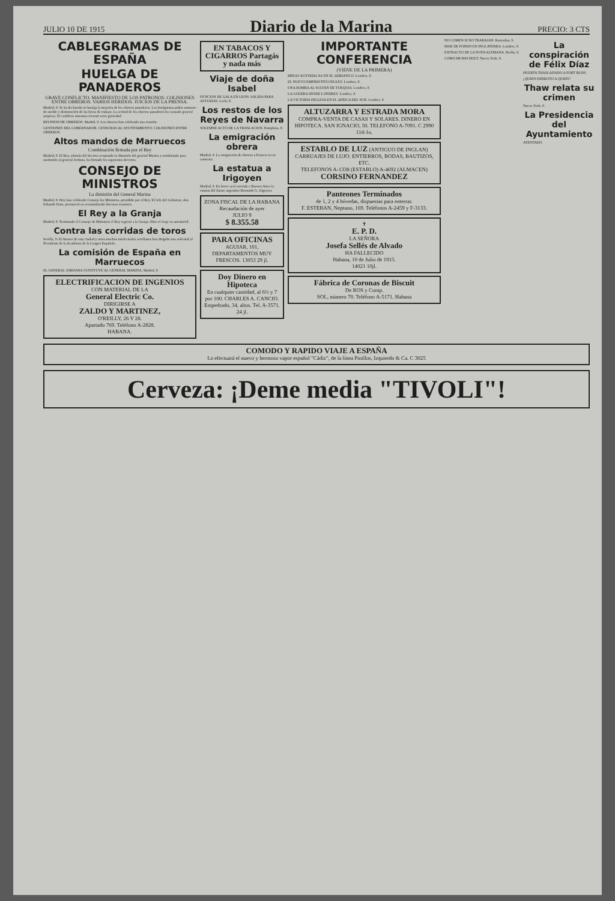JULIO 10 DE 1915
Diario de la Marina
PRECIO: 3 CTS
CABLEGRAMAS DE ESPAÑA
HUELGA DE PANADEROS
GRAVE CONFLICTO. MANIFIESTO DE LOS PATRONOS. COLISIONES ENTRE OBREROS. VARIOS HERIDOS. JUICIOS DE LA PRENSA.
Madrid, 9. Se ha declarado en huelga la mayoría de los obreros panaderos. Los huelguistas piden aumento de sueldo y disminución de las horas de trabajo. La actitud de los obreros panaderos ha causado general sorpresa. El conflicto amenaza revestir seria gravedad.
REUNION DE OBREROS. Madrid, 9. Los obreros han celebrado una reunión.
GESTIONES DEL GOBERNADOR. CENSURAS AL AYUNTAMIENTO. COLISIONES ENTRE OBREROS.
Altos mandos de Marruecos
Combinación firmada por el Rey
Madrid, 9. El Rey, además del decreto aceptando la dimisión del general Marina y nombrando para sustituirlo al general Jordana, ha firmado los siguientes decretos.
CONSEJO DE MINISTROS
La dimisión del General Marina
Madrid, 9. Hoy han celebrado Consejo los Ministros, presidido por el Rey. El Jefe del Gobierno, don Eduardo Dato, pronunció su acostumbrado discurso-resumen.
El Rey a la Granja
Madrid, 9. Terminado el Consejo de Ministros el Rey regresó a la Granja. Hizo el viaje en automóvil.
Contra las corridas de toros
Sevilla, 9. El Ateneo de esta ciudad y otros muchos intelectuales sevillanos han dirigido una solicitud al Presidente de la Academia de la Lengua Española.
La comisión de España en Marruecos
EL GENERAL JORDANA SUSTITUYE AL GENERAL MARINA. Madrid, 9.
ELECTRIFICACION DE INGENIOS
CON MATERIAL DE LA
General Electric Co.
DIRIGIRSE A
ZALDO Y MARTINEZ,
O'REILLY, 26 Y 28.
Apartado 769. Teléfono A-2828.
HABANA.
EN TABACOS Y CIGARROS Partagás y nada más
Viaje de doña Isabel
FUNCION DE GALA EN LEON. SALIDA PARA ASTURIAS. León, 9.
Los restos de los Reyes de Navarra
SOLEMNE ACTO DE LA TRASLACION. Pamplona, 9.
La emigración obrera
Madrid, 9. La emigración de obreros a Francia va en aumento.
La estatua a Irigoyen
Madrid, 9. En breve será enviada a Buenos Aires la estatua del ilustre argentino Bernardo G. Irigoyen.
ZONA FISCAL DE LA HABANA
Recaudación de ayer
JULIO 9
$ 8.355.58
PARA OFICINAS
AGUIAR, 101, DEPARTAMENTOS MUY FRESCOS. 13053 29 jl.
Doy Dinero en Hipoteca
En cualquier cantidad, al 6½ y 7 por 100. CHARLES A. CANCIO. Empedrado, 34, altos. Tel. A-3571. 24 jl.
IMPORTANTE CONFERENCIA
(VIENE DE LA PRIMERA)
MINAS AUSTRIACAS EN EL ADRIATICO. Londres, 9.
EL NUEVO EMPRESTITO INGLES. Londres, 9.
UNA BOMBA AL SULTAN DE TURQUIA. Londres, 9.
LA GUERRA DESDE LONDRES. Londres, 9.
LA VICTORIA INGLESA EN EL AFRICA DEL SUR. Londres, 9.
ALTUZARRA Y ESTRADA MORA
COMPRA-VENTA DE CASAS Y SOLARES. DINERO EN HIPOTECA. SAN IGNACIO, 50. TELEFONO A-7091. C 2990 11d-1o.
ESTABLO DE LUZ (ANTIGUO DE INGLAN)
CARRUAJES DE LUJO: ENTIERROS, BODAS, BAUTIZOS, ETC.
TELEFONOS A-1338 (ESTABLO) A-4692 (ALMACEN)
CORSINO FERNANDEZ
Panteones Terminados
de 1, 2 y 4 bóvedas, dispuestas para enterrar.
F. ESTEBAN, Neptuno, 169. Teléfonos A-2459 y F-3133.
✝
E. P. D.
LA SEÑORA
Josefa Sellés de Alvado
HA FALLECIDO
Habana, 10 de Julio de 1915.
14021 10jl.
Fábrica de Coronas de Biscuit
De ROS y Comp.
SOL, número 70. Teléfono A-5171. Habana
NO COMEN SI NO TRABAJAN. Rotterdan, 9.
MAR DE FONDO EN INGLATERRA. Londres, 9.
EXTRACTO DE LA NOTA ALEMANA. Berlín, 9.
COMO MURIO HOLT. Nueva York, 9.
La conspiración de Félix Díaz
HUERTA TRASLADADO A FORT BLISS.
¿QUIEN DERROTO A QUIEN?
Thaw relata su crimen
Nueva York, 9.
La Presidencia del Ayuntamiento
ATENTADO
COMODO Y RAPIDO VIAJE A ESPAÑA
Lo efectuará el nuevo y hermoso vapor español "Cádiz", de la línea Pinillos, Izquierdo & Ca. C 3025
Cerveza: ¡Deme media "TIVOLI"!